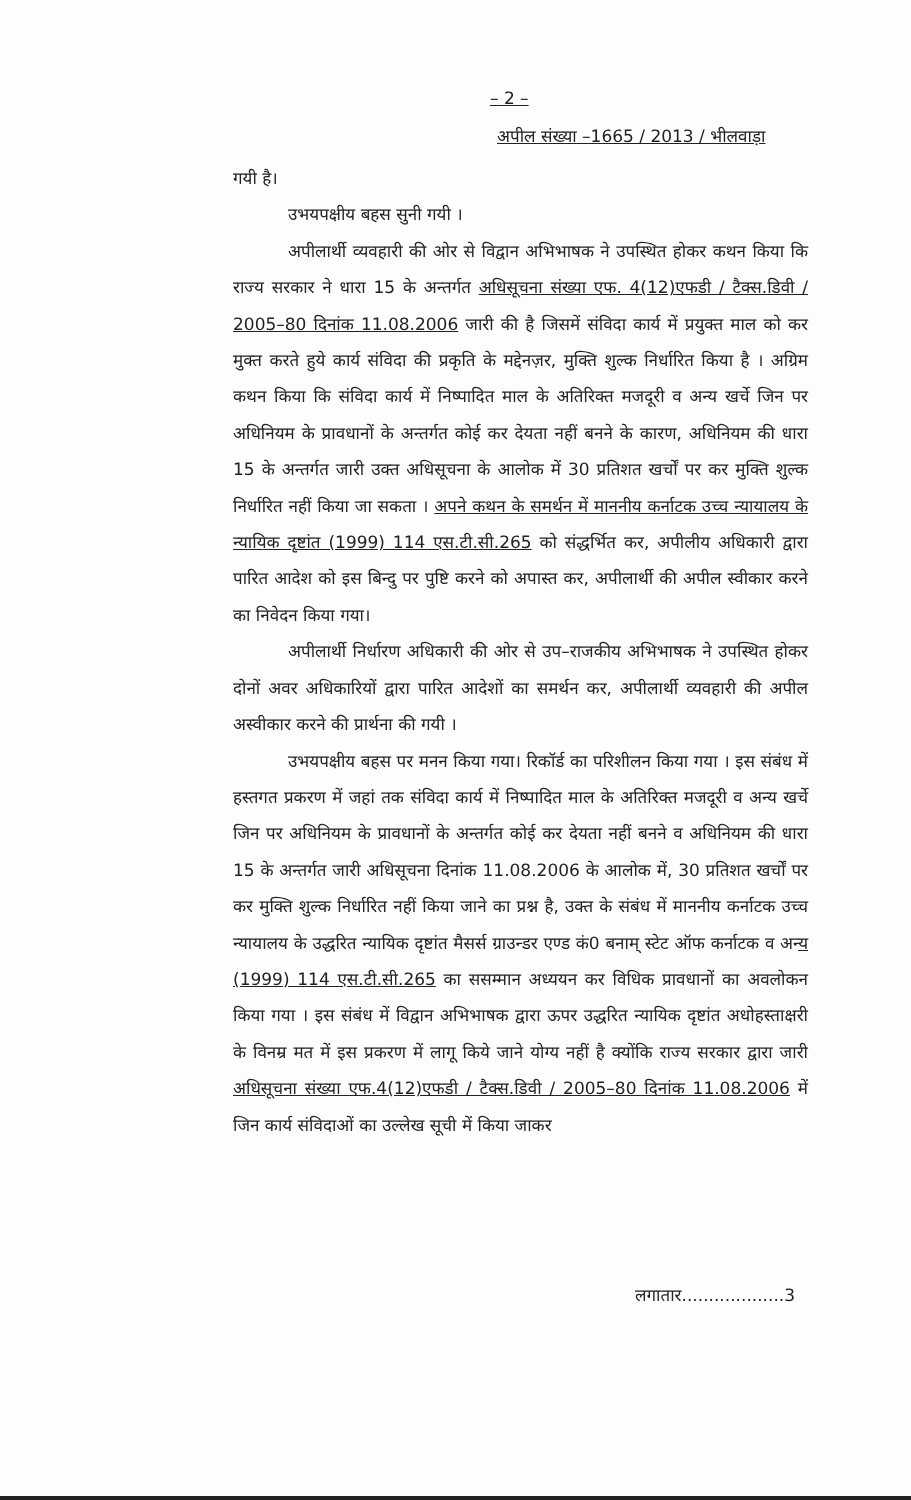– 2 –
अपील संख्या –1665 / 2013 / भीलवाड़ा
गयी है।
उभयपक्षीय बहस सुनी गयी ।
अपीलार्थी व्यवहारी की ओर से विद्वान अभिभाषक ने उपस्थित होकर कथन किया कि राज्य सरकार ने धारा 15 के अन्तर्गत अधिसूचना संख्या एफ. 4(12)एफडी / टैक्स.डिवी / 2005–80 दिनांक 11.08.2006 जारी की है जिसमें संविदा कार्य में प्रयुक्त माल को कर मुक्त करते हुये कार्य संविदा की प्रकृति के मद्देनज़र, मुक्ति शुल्क निर्धारित किया है । अग्रिम कथन किया कि संविदा कार्य में निष्पादित माल के अतिरिक्त मजदूरी व अन्य खर्चे जिन पर अधिनियम के प्रावधानों के अन्तर्गत कोई कर देयता नहीं बनने के कारण, अधिनियम की धारा 15 के अन्तर्गत जारी उक्त अधिसूचना के आलोक में 30 प्रतिशत खर्चों पर कर मुक्ति शुल्क निर्धारित नहीं किया जा सकता । अपने कथन के समर्थन में माननीय कर्नाटक उच्च न्यायालय के न्यायिक दृष्टांत (1999) 114 एस.टी.सी.265 को संद्धर्भित कर, अपीलीय अधिकारी द्वारा पारित आदेश को इस बिन्दु पर पुष्टि करने को अपास्त कर, अपीलार्थी की अपील स्वीकार करने का निवेदन किया गया।
अपीलार्थी निर्धारण अधिकारी की ओर से उप–राजकीय अभिभाषक ने उपस्थित होकर दोनों अवर अधिकारियों द्वारा पारित आदेशों का समर्थन कर, अपीलार्थी व्यवहारी की अपील अस्वीकार करने की प्रार्थना की गयी ।
उभयपक्षीय बहस पर मनन किया गया। रिकॉर्ड का परिशीलन किया गया । इस संबंध में हस्तगत प्रकरण में जहां तक संविदा कार्य में निष्पादित माल के अतिरिक्त मजदूरी व अन्य खर्चे जिन पर अधिनियम के प्रावधानों के अन्तर्गत कोई कर देयता नहीं बनने व अधिनियम की धारा 15 के अन्तर्गत जारी अधिसूचना दिनांक 11.08.2006 के आलोक में, 30 प्रतिशत खर्चों पर कर मुक्ति शुल्क निर्धारित नहीं किया जाने का प्रश्न है, उक्त के संबंध में माननीय कर्नाटक उच्च न्यायालय के उद्धरित न्यायिक दृष्टांत मैसर्स ग्राउन्डर एण्ड कं0 बनाम् स्टेट ऑफ कर्नाटक व अन्य (1999) 114 एस.टी.सी.265 का ससम्मान अध्ययन कर विधिक प्रावधानों का अवलोकन किया गया । इस संबंध में विद्वान अभिभाषक द्वारा ऊपर उद्धरित न्यायिक दृष्टांत अधोहस्ताक्षरी के विनम्र मत में इस प्रकरण में लागू किये जाने योग्य नहीं है क्योंकि राज्य सरकार द्वारा जारी अधिसूचना संख्या एफ.4(12)एफडी / टैक्स.डिवी / 2005–80 दिनांक 11.08.2006 में जिन कार्य संविदाओं का उल्लेख सूची में किया जाकर
लगातार...................3